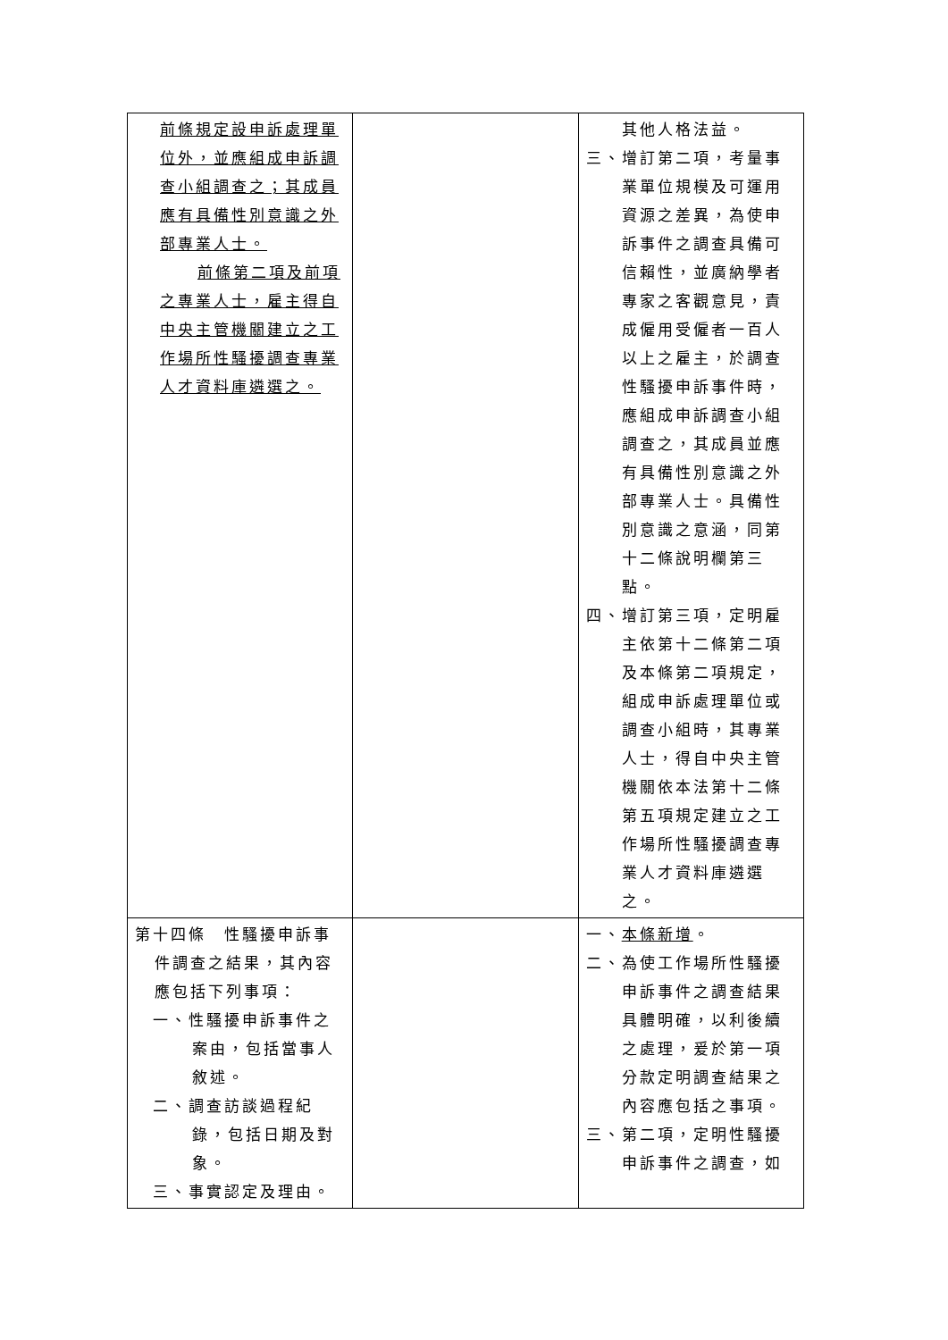| 前條規定設申訴處理單位外，並應組成申訴調查小組調查之；其成員應有具備性別意識之外部專業人士。 前條第二項及前項之專業人士，雇主得自中央主管機關建立之工作場所性騷擾調查專業人才資料庫遴選之。 | | 其他人格法益。 三、增訂第二項，考量事業單位規模及可運用資源之差異，為使申訴事件之調查具備可信賴性，並廣納學者專家之客觀意見，責成僱用受僱者一百人以上之雇主，於調查性騷擾申訴事件時，應組成申訴調查小組調查之，其成員並應有具備性別意識之外部專業人士。具備性別意識之意涵，同第十二條說明欄第三點。 四、增訂第三項，定明雇主依第十二條第二項及本條第二項規定，組成申訴處理單位或調查小組時，其專業人士，得自中央主管機關依本法第十二條第五項規定建立之工作場所性騷擾調查專業人才資料庫遴選之。 |
| 第十四條 性騷擾申訴事件調查之結果，其內容應包括下列事項： 一、性騷擾申訴事件之案由，包括當事人敘述。 二、調查訪談過程紀錄，包括日期及對象。 三、事實認定及理由。 | | 一、 本條新增 。 二、為使工作場所性騷擾申訴事件之調查結果具體明確，以利後續之處理，爰於第一項分款定明調查結果之內容應包括之事項。 三、第二項，定明性騷擾申訴事件之調查，如 |